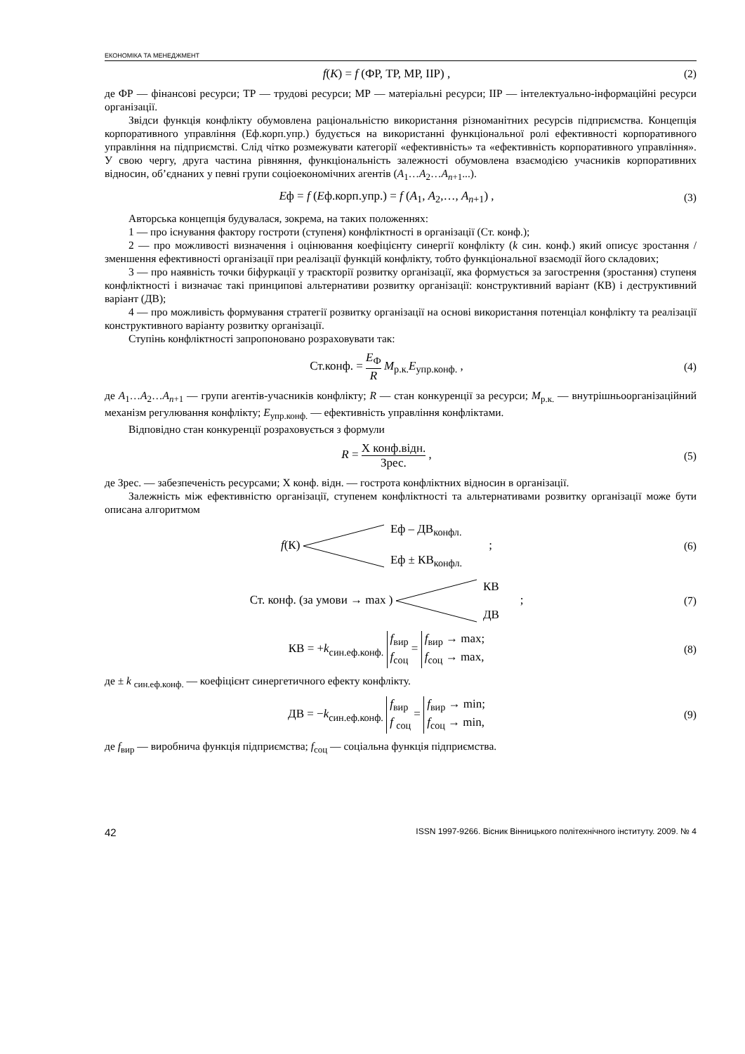ЕКОНОМІКА ТА МЕНЕДЖМЕНТ
f(K) = f (ФР, ТР, МР, ІІР) , (2)
де ФР — фінансові ресурси; ТР — трудові ресурси; МР — матеріальні ресурси; ІІР — інтелектуально-інформаційні ресурси організації.
Звідси функція конфлікту обумовлена раціональністю використання різноманітних ресурсів підприємства. Концепція корпоративного управління (Еф.корп.упр.) будується на використанні функціональної ролі ефективності корпоративного управління на підприємстві. Слід чітко розмежувати категорії «ефективність» та «ефективність корпоративного управління». У свою чергу, друга частина рівняння, функціональність залежності обумовлена взаємодією учасників корпоративних відносин, об’єднаних у певні групи соціоекономічних агентів (A<sub>1</sub>…A<sub>2</sub>…A<sub>n+1</sub>...).
Eф = f (Eф.корп.упр.) = f (A<sub>1</sub>, A<sub>2</sub>,…, A<sub>n+1</sub>) ,
(3)
Авторська концепція будувалася, зокрема, на таких положеннях:
1 — про існування фактору гостроти (ступеня) конфліктності в організації (Ст. конф.);
2 — про можливості визначення і оцінювання коефіцієнту синергії конфлікту (k син. конф.) який описує зростання / зменшення ефективності організації при реалізації функцій конфлікту, тобто функціональної взаємодії його складових;
3 — про наявність точки біфуркації у траєкторії розвитку організації, яка формується за загострення (зростання) ступеня конфліктності і визначає такі принципові альтернативи розвитку організації: конструктивний варіант (КВ) і деструктивний варіант (ДВ);
4 — про можливість формування стратегії розвитку організації на основі використання потенціал конфлікту та реалізації конструктивного варіанту розвитку організації.
Ступінь конфліктності запропоновано розраховувати так:
Ст.конф. = E<sub>Ф</sub> R M<sub>р.к.</sub>E<sub>упр.конф.</sub> ,
(4)
де A<sub>1</sub>…A<sub>2</sub>…A<sub>n+1</sub> — групи агентів-учасників конфлікту; R — стан конкуренції за ресурси; M<sub>р.к.</sub> — внутрішньоорганізаційний механізм регулювання конфлікту; E<sub>упр.конф.</sub> — ефективність управління конфліктами.
Відповідно стан конкуренції розраховується з формули
R = Х конф.відн. Зрес. , (5)
де Зрес. — забезпеченість ресурсами; Х конф. відн. — гострота конфліктних відносин в організації.
Залежність між ефективністю організації, ступенем конфліктності та альтернативами розвитку організації може бути описана алгоритмом
f(К) Еф – ДВ<sub>конфл.</sub>
Еф ± КВ<sub>конфл.</sub> ;
(6)
Ст. конф. (за умови → max ) КВ
ДВ ;
(7)
КВ = +k<sub>син.еф.конф.</sub> f<sub>вир</sub>
f<sub>соц</sub> = f<sub>вир</sub> → max;
f<sub>соц</sub> → max,
(8)
де ± k <sub>син.еф.конф.</sub> — коефіцієнт синергетичного ефекту конфлікту.
ДВ = −k<sub>син.еф.конф.</sub> f<sub>вир</sub>
f <sub>соц</sub> = f<sub>вир</sub> → min;
f<sub>соц</sub> → min,
(9)
де f<sub>вир</sub> — виробнича функція підприємства; f<sub>соц</sub> — соціальна функція підприємства.
42 ISSN 1997-9266. Вісник Вінницького політехнічного інституту. 2009. № 4